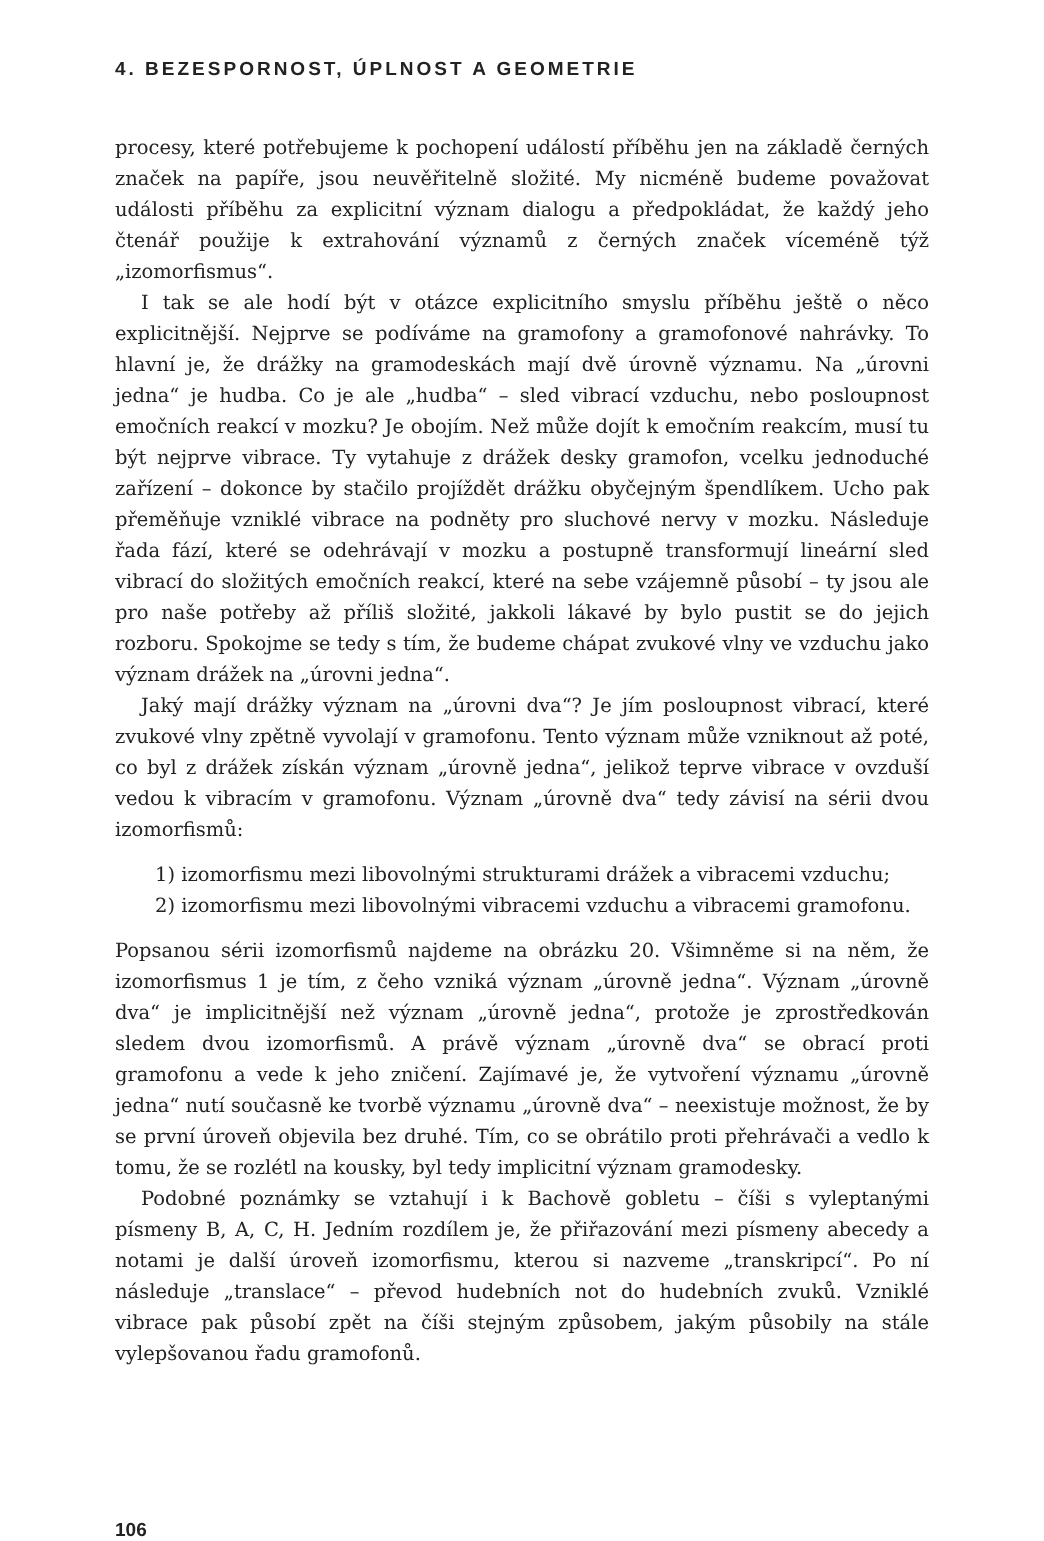4. BEZESPORNOST, ÚPLNOST A GEOMETRIE
procesy, které potřebujeme k pochopení událostí příběhu jen na základě černých značek na papíře, jsou neuvěřitelně složité. My nicméně budeme považovat události příběhu za explicitní význam dialogu a předpokládat, že každý jeho čtenář použije k extrahování významů z černých značek víceméně týž „izomorfismus“.
I tak se ale hodí být v otázce explicitního smyslu příběhu ještě o něco explicitnější. Nejprve se podíváme na gramofony a gramofonové nahrávky. To hlavní je, že drážky na gramodeskách mají dvě úrovně významu. Na „úrovni jedna“ je hudba. Co je ale „hudba“ – sled vibrací vzduchu, nebo posloupnost emočních reakcí v mozku? Je obojím. Než může dojít k emočním reakcím, musí tu být nejprve vibrace. Ty vytahuje z drážek desky gramofon, vcelku jednoduché zařízení – dokonce by stačilo projíždět drážku obyčejným špendlíkem. Ucho pak přeměňuje vzniklé vibrace na podněty pro sluchové nervy v mozku. Následuje řada fází, které se odehrávají v mozku a postupně transformují lineární sled vibrací do složitých emočních reakcí, které na sebe vzájemně působí – ty jsou ale pro naše potřeby až příliš složité, jakkoli lákavé by bylo pustit se do jejich rozboru. Spokojme se tedy s tím, že budeme chápat zvukové vlny ve vzduchu jako význam drážek na „úrovni jedna“.
Jaký mají drážky význam na „úrovni dva“? Je jím posloupnost vibrací, které zvukové vlny zpětně vyvolají v gramofonu. Tento význam může vzniknout až poté, co byl z drážek získán význam „úrovně jedna“, jelikož teprve vibrace v ovzduší vedou k vibracím v gramofonu. Význam „úrovně dva“ tedy závisí na sérii dvou izomorfismů:
1) izomorfismu mezi libovolnými strukturami drážek a vibracemi vzduchu;
2) izomorfismu mezi libovolnými vibracemi vzduchu a vibracemi gramofonu.
Popsanou sérii izomorfismů najdeme na obrázku 20. Všimněme si na něm, že izomorfismus 1 je tím, z čeho vzniká význam „úrovně jedna“. Význam „úrovně dva“ je implicitnější než význam „úrovně jedna“, protože je zprostředkován sledem dvou izomorfismů. A právě význam „úrovně dva“ se obrací proti gramofonu a vede k jeho zničení. Zajímavé je, že vytvoření významu „úrovně jedna“ nutí současně ke tvorbě významu „úrovně dva“ – neexistuje možnost, že by se první úroveň objevila bez druhé. Tím, co se obrátilo proti přehrávači a vedlo k tomu, že se rozlétl na kousky, byl tedy implicitní význam gramodesky.
Podobné poznámky se vztahují i k Bachově gobletu – číši s vyleptanými písmeny B, A, C, H. Jedním rozdílem je, že přiřazování mezi písmeny abecedy a notami je další úroveň izomorfismu, kterou si nazveme „transkripcí“. Po ní následuje „translace“ – převod hudebních not do hudebních zvuků. Vzniklé vibrace pak působí zpět na číši stejným způsobem, jakým působily na stále vylepšovanou řadu gramofonů.
106